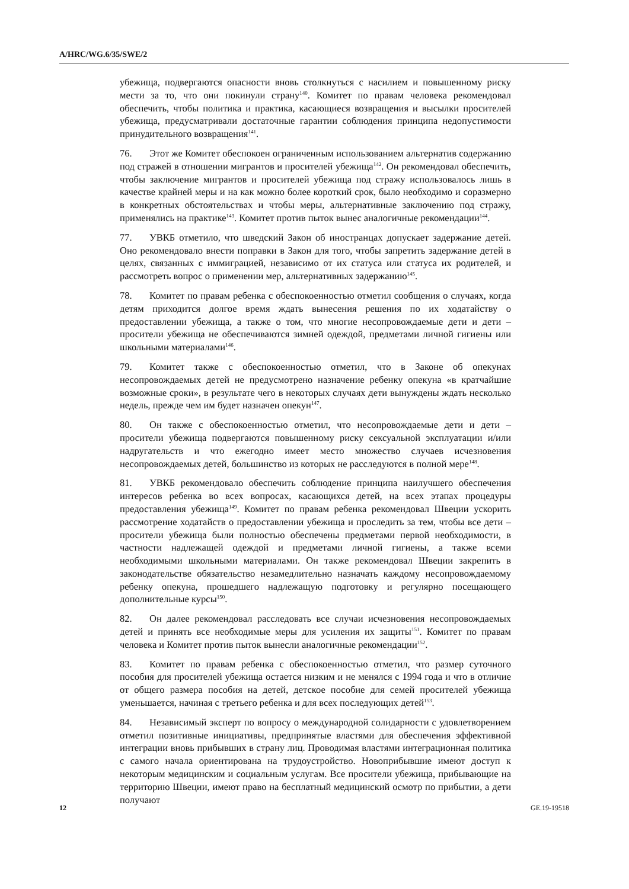A/HRC/WG.6/35/SWE/2
убежища, подвергаются опасности вновь столкнуться с насилием и повышенному риску мести за то, что они покинули страну<sup>140</sup>. Комитет по правам человека рекомендовал обеспечить, чтобы политика и практика, касающиеся возвращения и высылки просителей убежища, предусматривали достаточные гарантии соблюдения принципа недопустимости принудительного возвращения<sup>141</sup>.
76. Этот же Комитет обеспокоен ограниченным использованием альтернатив содержанию под стражей в отношении мигрантов и просителей убежища<sup>142</sup>. Он рекомендовал обеспечить, чтобы заключение мигрантов и просителей убежища под стражу использовалось лишь в качестве крайней меры и на как можно более короткий срок, было необходимо и соразмерно в конкретных обстоятельствах и чтобы меры, альтернативные заключению под стражу, применялись на практике<sup>143</sup>. Комитет против пыток вынес аналогичные рекомендации<sup>144</sup>.
77. УВКБ отметило, что шведский Закон об иностранцах допускает задержание детей. Оно рекомендовало внести поправки в Закон для того, чтобы запретить задержание детей в целях, связанных с иммиграцией, независимо от их статуса или статуса их родителей, и рассмотреть вопрос о применении мер, альтернативных задержанию<sup>145</sup>.
78. Комитет по правам ребенка с обеспокоенностью отметил сообщения о случаях, когда детям приходится долгое время ждать вынесения решения по их ходатайству о предоставлении убежища, а также о том, что многие несопровождаемые дети и дети – просители убежища не обеспечиваются зимней одеждой, предметами личной гигиены или школьными материалами<sup>146</sup>.
79. Комитет также с обеспокоенностью отметил, что в Законе об опекунах несопровождаемых детей не предусмотрено назначение ребенку опекуна «в кратчайшие возможные сроки», в результате чего в некоторых случаях дети вынуждены ждать несколько недель, прежде чем им будет назначен опекун<sup>147</sup>.
80. Он также с обеспокоенностью отметил, что несопровождаемые дети и дети – просители убежища подвергаются повышенному риску сексуальной эксплуатации и/или надругательств и что ежегодно имеет место множество случаев исчезновения несопровождаемых детей, большинство из которых не расследуются в полной мере<sup>148</sup>.
81. УВКБ рекомендовало обеспечить соблюдение принципа наилучшего обеспечения интересов ребенка во всех вопросах, касающихся детей, на всех этапах процедуры предоставления убежища<sup>149</sup>. Комитет по правам ребенка рекомендовал Швеции ускорить рассмотрение ходатайств о предоставлении убежища и проследить за тем, чтобы все дети – просители убежища были полностью обеспечены предметами первой необходимости, в частности надлежащей одеждой и предметами личной гигиены, а также всеми необходимыми школьными материалами. Он также рекомендовал Швеции закрепить в законодательстве обязательство незамедлительно назначать каждому несопровождаемому ребенку опекуна, прошедшего надлежащую подготовку и регулярно посещающего дополнительные курсы<sup>150</sup>.
82. Он далее рекомендовал расследовать все случаи исчезновения несопровождаемых детей и принять все необходимые меры для усиления их защиты<sup>151</sup>. Комитет по правам человека и Комитет против пыток вынесли аналогичные рекомендации<sup>152</sup>.
83. Комитет по правам ребенка с обеспокоенностью отметил, что размер суточного пособия для просителей убежища остается низким и не менялся с 1994 года и что в отличие от общего размера пособия на детей, детское пособие для семей просителей убежища уменьшается, начиная с третьего ребенка и для всех последующих детей<sup>153</sup>.
84. Независимый эксперт по вопросу о международной солидарности с удовлетворением отметил позитивные инициативы, предпринятые властями для обеспечения эффективной интеграции вновь прибывших в страну лиц. Проводимая властями интеграционная политика с самого начала ориентирована на трудоустройство. Новоприбывшие имеют доступ к некоторым медицинским и социальным услугам. Все просители убежища, прибывающие на территорию Швеции, имеют право на бесплатный медицинский осмотр по прибытии, а дети получают
12 GE.19-19518